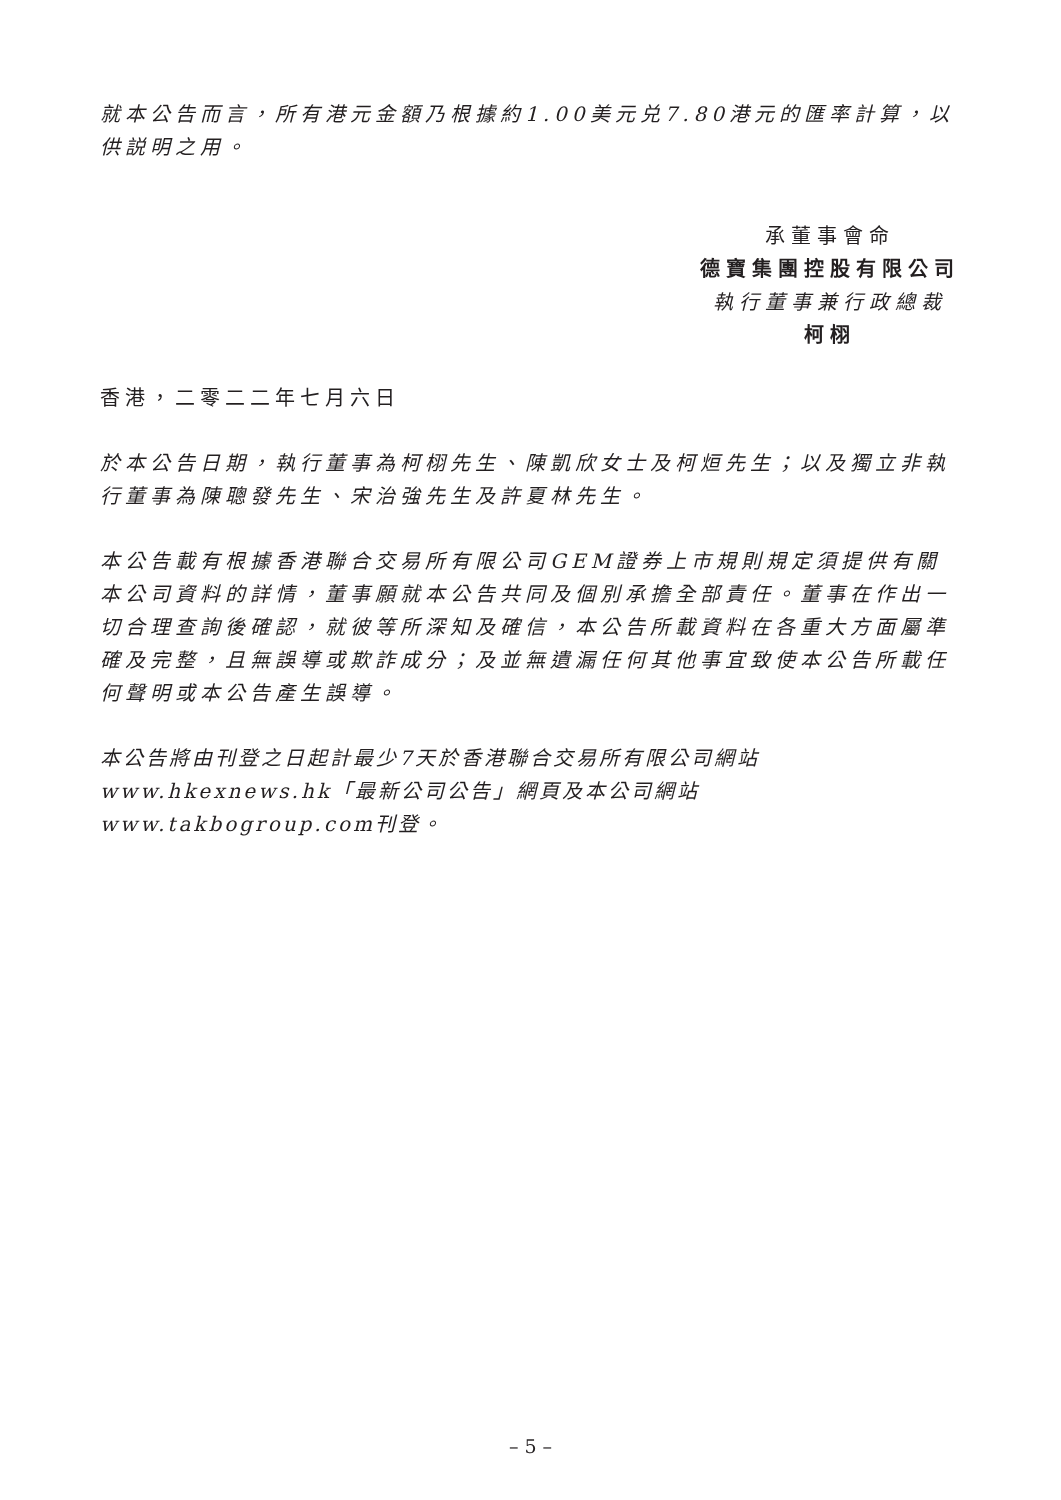就本公告而言，所有港元金額乃根據約1.00美元兑7.80港元的匯率計算，以供説明之用。
承董事會命
德寶集團控股有限公司
執行董事兼行政總裁
柯栩
香港，二零二二年七月六日
於本公告日期，執行董事為柯栩先生、陳凱欣女士及柯烜先生；以及獨立非執行董事為陳聰發先生、宋治強先生及許夏林先生。
本公告載有根據香港聯合交易所有限公司GEM證券上市規則規定須提供有關本公司資料的詳情，董事願就本公告共同及個別承擔全部責任。董事在作出一切合理查詢後確認，就彼等所深知及確信，本公告所載資料在各重大方面屬準確及完整，且無誤導或欺詐成分；及並無遺漏任何其他事宜致使本公告所載任何聲明或本公告產生誤導。
本公告將由刊登之日起計最少7天於香港聯合交易所有限公司網站www.hkexnews.hk「最新公司公告」網頁及本公司網站www.takbogroup.com刊登。
– 5 –